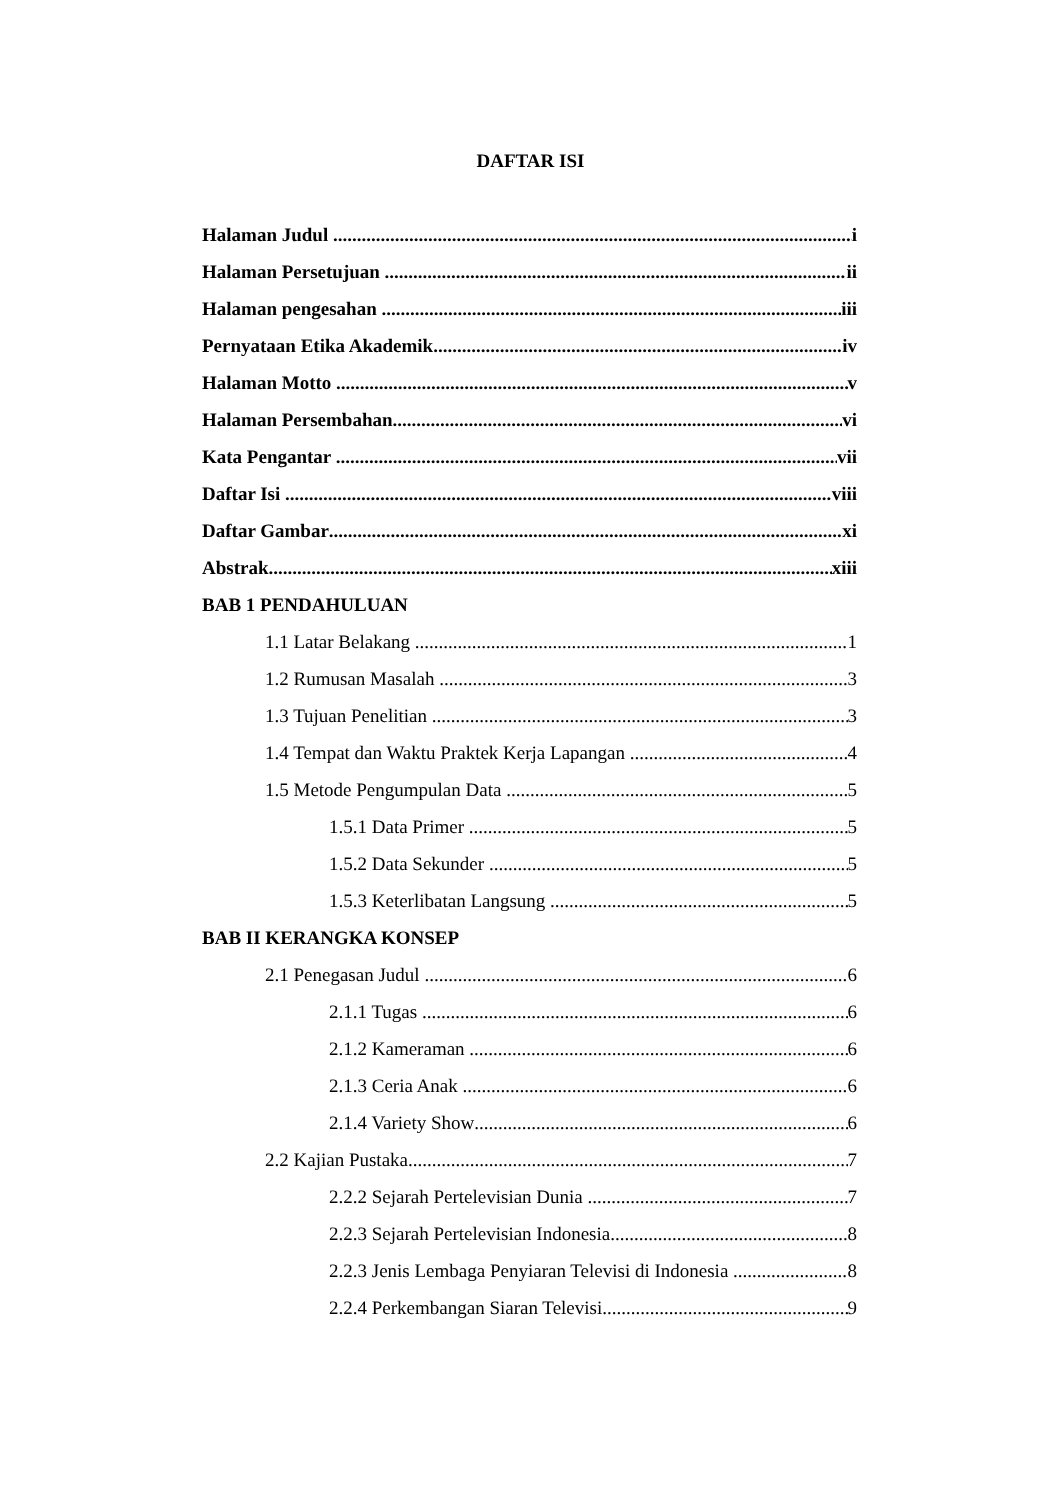DAFTAR ISI
Halaman Judul i
Halaman Persetujuan ii
Halaman pengesahan iii
Pernyataan Etika Akademik iv
Halaman Motto v
Halaman Persembahan vi
Kata Pengantar vii
Daftar Isi viii
Daftar Gambar xi
Abstrak xiii
BAB 1 PENDAHULUAN
1.1 Latar Belakang 1
1.2 Rumusan Masalah 3
1.3 Tujuan Penelitian 3
1.4 Tempat dan Waktu Praktek Kerja Lapangan 4
1.5 Metode Pengumpulan Data 5
1.5.1 Data Primer 5
1.5.2 Data Sekunder 5
1.5.3 Keterlibatan Langsung 5
BAB II KERANGKA KONSEP
2.1 Penegasan Judul 6
2.1.1 Tugas 6
2.1.2 Kameraman 6
2.1.3 Ceria Anak 6
2.1.4 Variety Show 6
2.2 Kajian Pustaka 7
2.2.2 Sejarah Pertelevisian Dunia 7
2.2.3 Sejarah Pertelevisian Indonesia 8
2.2.3 Jenis Lembaga Penyiaran Televisi di Indonesia 8
2.2.4 Perkembangan Siaran Televisi 9